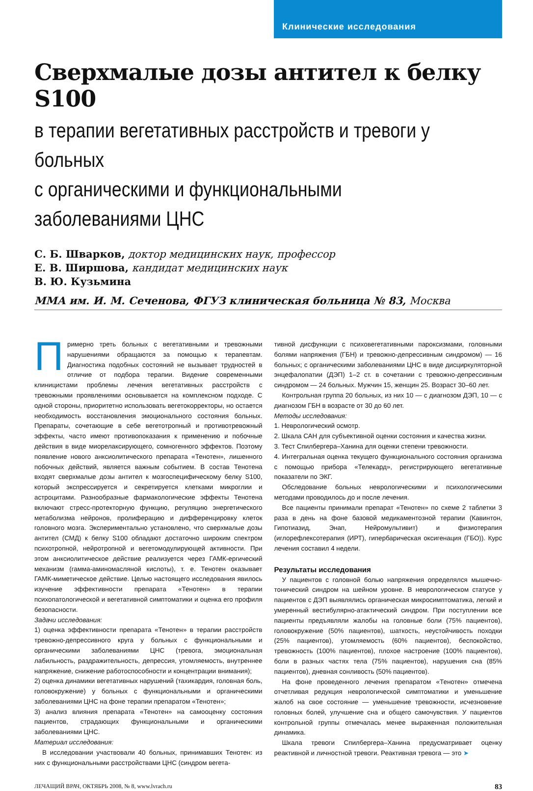Клинические исследования
Сверхмалые дозы антител к белку S100
в терапии вегетативных расстройств и тревоги у больных
с органическими и функциональными заболеваниями ЦНС
С. Б. Шварков, доктор медицинских наук, профессор
Е. В. Ширшова, кандидат медицинских наук
В. Ю. Кузьмина
ММА им. И. М. Сеченова, ФГУЗ клиническая больница № 83, Москва
Примерно треть больных с вегетативными и тревожными нарушениями обращаются за помощью к терапевтам. Диагностика подобных состояний не вызывает трудностей в отличие от подбора терапии. Видение современными клиницистами проблемы лечения вегетативных расстройств с тревожными проявлениями основывается на комплексном подходе. С одной стороны, приоритетно использовать вегетокорректоры, но остается необходимость восстановления эмоционального состояния больных. Препараты, сочетающие в себе вегетотропный и противотревожный эффекты, часто имеют противопоказания к применению и побочные действия в виде миорелаксирующего, сомногенного эффектов. Поэтому появление нового анксиолитического препарата «Тенотен», лишенного побочных действий, является важным событием. В состав Тенотена входят сверхмалые дозы антител к мозгоспецифическому белку S100, который экспрессируется и секретируется клетками микроглии и астроцитами. Разнообразные фармакологические эффекты Тенотена включают стресс-протекторную функцию, регуляцию энергетического метаболизма нейронов, пролиферацию и дифференцировку клеток головного мозга. Экспериментально установлено, что сверхмалые дозы антител (СМД) к белку S100 обладают достаточно широким спектром психотропной, нейротропной и вегетомодулирующей активности. При этом анксиолитическое действие реализуется через ГАМК-ергический механизм (гамма-аминомасляной кислоты), т. е. Тенотен оказывает ГАМК-миметическое действие. Целью настоящего исследования явилось изучение эффективности препарата «Тенотен» в терапии психопатологической и вегетативной симптоматики и оценка его профиля безопасности.
Задачи исследования:
1) оценка эффективности препарата «Тенотен» в терапии расстройств тревожно-депрессивного круга у больных с функциональными и органическими заболеваниями ЦНС (тревога, эмоциональная лабильность, раздражительность, депрессия, утомляемость, внутреннее напряжение, снижение работоспособности и концентрации внимания);
2) оценка динамики вегетативных нарушений (тахикардия, головная боль, головокружение) у больных с функциональными и органическими заболеваниями ЦНС на фоне терапии препаратом «Тенотен»;
3) анализ влияния препарата «Тенотен» на самооценку состояния пациентов, страдающих функциональными и органическими заболеваниями ЦНС.
Материал исследования:
В исследовании участвовали 40 больных, принимавших Тенотен: из них с функциональными расстройствами ЦНС (синдром вегета-
тивной дисфункции с психовегетативными пароксизмами, головными болями напряжения (ГБН) и тревожно-депрессивным синдромом) — 16 больных; с органическими заболеваниями ЦНС в виде дисциркуляторной энцефалопатии (ДЭП) 1–2 ст. в сочетании с тревожно-депрессивным синдромом — 24 больных. Мужчин 15, женщин 25. Возраст 30–60 лет.
Контрольная группа 20 больных, из них 10 — с диагнозом ДЭП, 10 — с диагнозом ГБН в возрасте от 30 до 60 лет.
Методы исследования:
1. Неврологический осмотр.
2. Шкала САН для субъективной оценки состояния и качества жизни.
3. Тест Спилбергера–Ханина для оценки степени тревожности.
4. Интегральная оценка текущего функционального состояния организма с помощью прибора «Телекард», регистрирующего вегетативные показатели по ЭКГ.
Обследование больных неврологическими и психологическими методами проводилось до и после лечения.
Все пациенты принимали препарат «Тенотен» по схеме 2 таблетки 3 раза в день на фоне базовой медикаментозной терапии (Кавинтон, Гипотиазид, Энап, Нейромультивит) и физиотерапия (иглорефлексотерапия (ИРТ), гипербарическая оксигенация (ГБО)). Курс лечения составил 4 недели.
Результаты исследования
У пациентов с головной болью напряжения определялся мышечно-тонический синдром на шейном уровне. В неврологическом статусе у пациентов с ДЭП выявлялись органическая микросимптоматика, легкий и умеренный вестибулярно-атактический синдром. При поступлении все пациенты предъявляли жалобы на головные боли (75% пациентов), головокружение (50% пациентов), шаткость, неустойчивость походки (25% пациентов), утомляемость (60% пациентов), беспокойство, тревожность (100% пациентов), плохое настроение (100% пациентов), боли в разных частях тела (75% пациентов), нарушения сна (85% пациентов), дневная сонливость (50% пациентов).
На фоне проведенного лечения препаратом «Тенотен» отмечена отчетливая редукция неврологической симптоматики и уменьшение жалоб на свое состояние — уменьшение тревожности, исчезновение головных болей, улучшение сна и общего самочувствия. У пациентов контрольной группы отмечалась менее выраженная положительная динамика.
Шкала тревоги Спилбергера–Ханина предусматривает оценку реактивной и личностной тревоги. Реактивная тревога — это ➤
ЛЕЧАЩИЙ ВРАЧ, ОКТЯБРЬ 2008, № 8, www.lvrach.ru 83